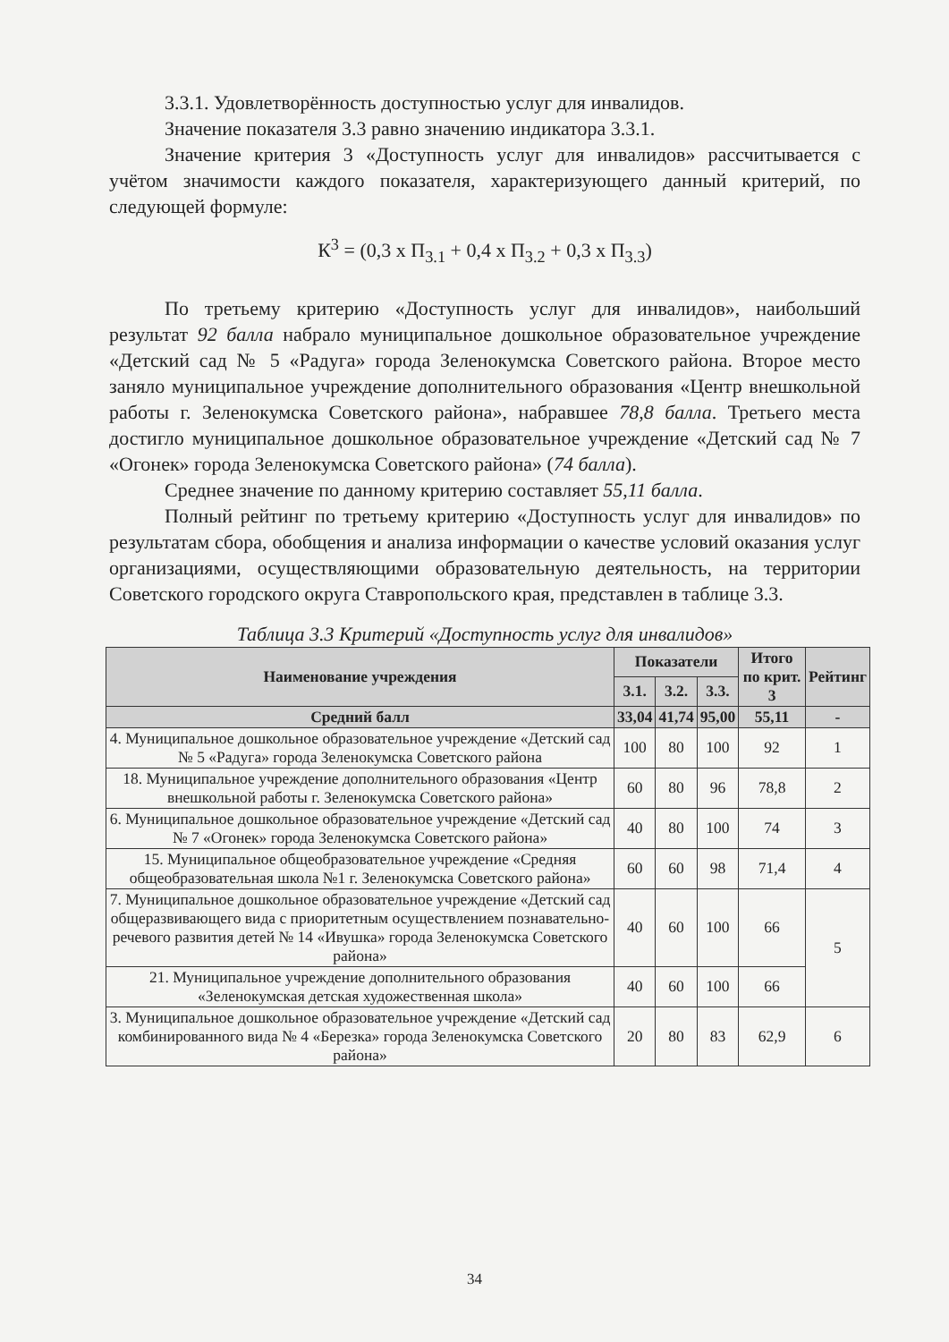3.3.1. Удовлетворённость доступностью услуг для инвалидов.
Значение показателя 3.3 равно значению индикатора 3.3.1.
Значение критерия 3 «Доступность услуг для инвалидов» рассчитывается с учётом значимости каждого показателя, характеризующего данный критерий, по следующей формуле:
К<sup>3</sup> = (0,3 х П<sub>3.1</sub> + 0,4 х П<sub>3.2</sub> + 0,3 х П<sub>3.3</sub>)
По третьему критерию «Доступность услуг для инвалидов», наибольший результат 92 балла набрало муниципальное дошкольное образовательное учреждение «Детский сад № 5 «Радуга» города Зеленокумска Советского района. Второе место заняло муниципальное учреждение дополнительного образования «Центр внешкольной работы г. Зеленокумска Советского района», набравшее 78,8 балла. Третьего места достигло муниципальное дошкольное образовательное учреждение «Детский сад № 7 «Огонек» города Зеленокумска Советского района» (74 балла).
Среднее значение по данному критерию составляет 55,11 балла.
Полный рейтинг по третьему критерию «Доступность услуг для инвалидов» по результатам сбора, обобщения и анализа информации о качестве условий оказания услуг организациями, осуществляющими образовательную деятельность, на территории Советского городского округа Ставропольского края, представлен в таблице 3.3.
Таблица 3.3 Критерий «Доступность услуг для инвалидов»
| Наименование учреждения | Показатели | | | Итого по крит. 3 | Рейтинг |
| --- | --- | --- | --- | --- | --- |
| | 3.1. | 3.2. | 3.3. | | |
| Средний балл | 33,04 | 41,74 | 95,00 | 55,11 | - |
| 4. Муниципальное дошкольное образовательное учреждение «Детский сад № 5 «Радуга» города Зеленокумска Советского района | 100 | 80 | 100 | 92 | 1 |
| 18. Муниципальное учреждение дополнительного образования «Центр внешкольной работы г. Зеленокумска Советского района» | 60 | 80 | 96 | 78,8 | 2 |
| 6. Муниципальное дошкольное образовательное учреждение «Детский сад № 7 «Огонек» города Зеленокумска Советского района» | 40 | 80 | 100 | 74 | 3 |
| 15. Муниципальное общеобразовательное учреждение «Средняя общеобразовательная школа №1 г. Зеленокумска Советского района» | 60 | 60 | 98 | 71,4 | 4 |
| 7. Муниципальное дошкольное образовательное учреждение «Детский сад общеразвивающего вида с приоритетным осуществлением познавательно-речевого развития детей № 14 «Ивушка» города Зеленокумска Советского района» | 40 | 60 | 100 | 66 | 5 |
| 21. Муниципальное учреждение дополнительного образования «Зеленокумская детская художественная школа» | 40 | 60 | 100 | 66 | |
| 3. Муниципальное дошкольное образовательное учреждение «Детский сад комбинированного вида № 4 «Березка» города Зеленокумска Советского района» | 20 | 80 | 83 | 62,9 | 6 |
34